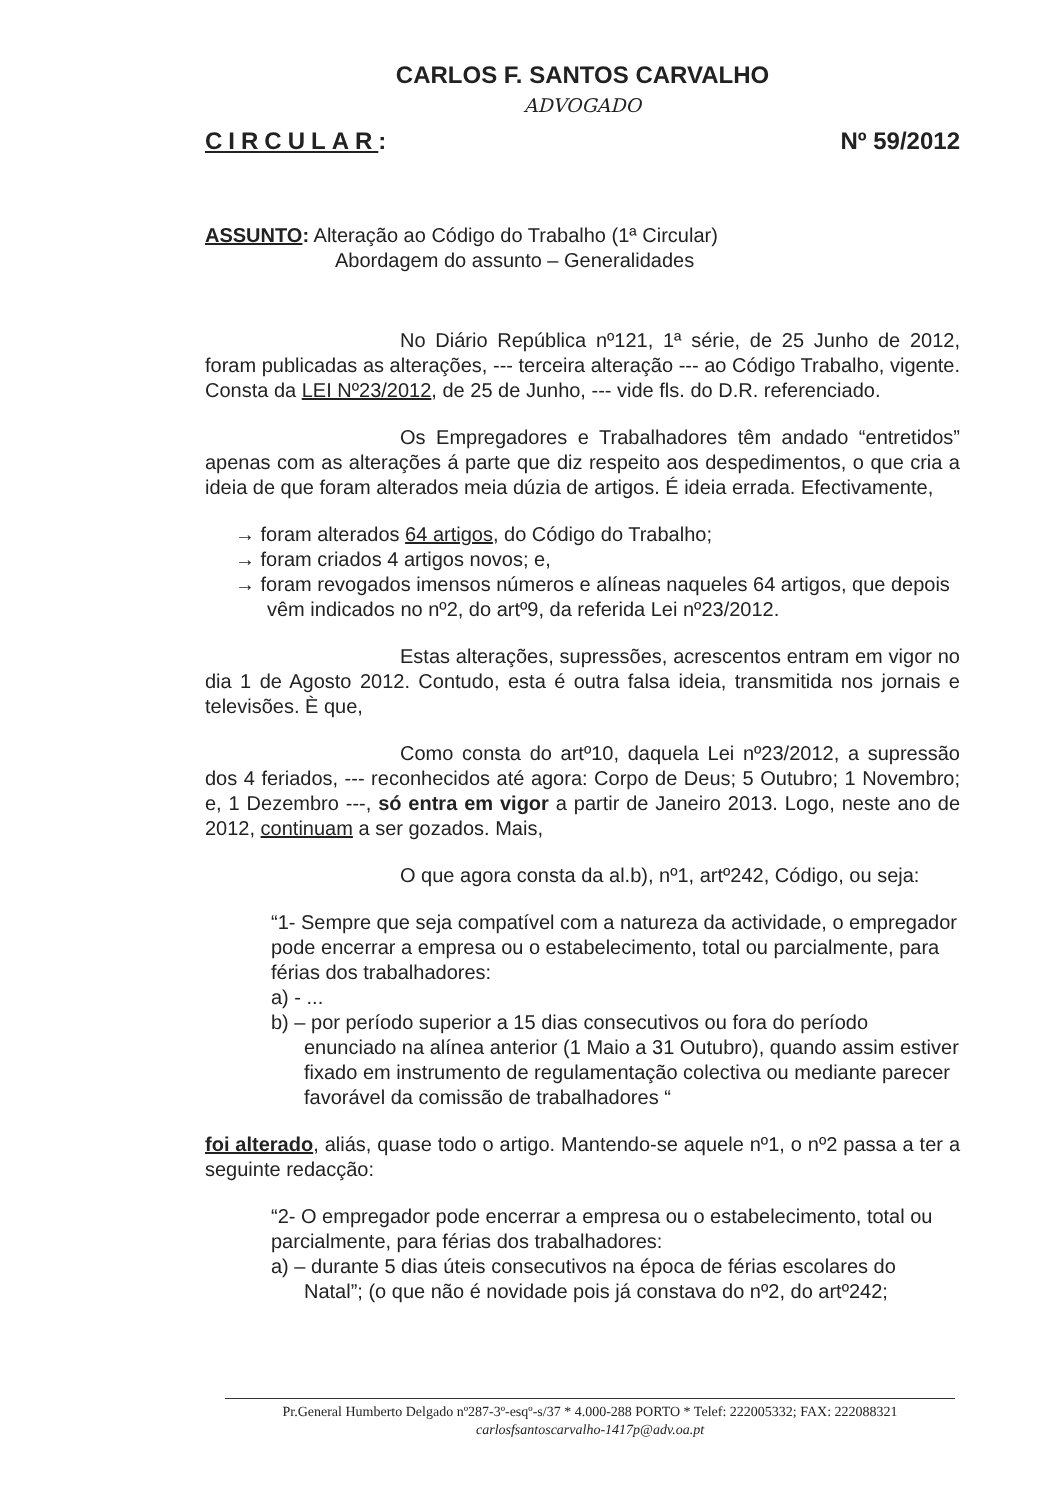CARLOS F. SANTOS CARVALHO
ADVOGADO
CIRCULAR: Nº 59/2012
ASSUNTO: Alteração ao Código do Trabalho (1ª Circular)
Abordagem do assunto – Generalidades
No Diário República nº121, 1ª série, de 25 Junho de 2012, foram publicadas as alterações, --- terceira alteração --- ao Código Trabalho, vigente. Consta da LEI Nº23/2012, de 25 de Junho, --- vide fls. do D.R. referenciado.
Os Empregadores e Trabalhadores têm andado “entretidos” apenas com as alterações á parte que diz respeito aos despedimentos, o que cria a ideia de que foram alterados meia dúzia de artigos. É ideia errada. Efectivamente,
→ foram alterados 64 artigos, do Código do Trabalho;
→ foram criados 4 artigos novos; e,
→ foram revogados imensos números e alíneas naqueles 64 artigos, que depois vêm indicados no nº2, do artº9, da referida Lei nº23/2012.
Estas alterações, supressões, acrescentos entram em vigor no dia 1 de Agosto 2012. Contudo, esta é outra falsa ideia, transmitida nos jornais e televisões. È que,
Como consta do artº10, daquela Lei nº23/2012, a supressão dos 4 feriados, --- reconhecidos até agora: Corpo de Deus; 5 Outubro; 1 Novembro; e, 1 Dezembro ---, só entra em vigor a partir de Janeiro 2013. Logo, neste ano de 2012, continuam a ser gozados. Mais,
O que agora consta da al.b), nº1, artº242, Código, ou seja:
“1- Sempre que seja compatível com a natureza da actividade, o empregador pode encerrar a empresa ou o estabelecimento, total ou parcialmente, para férias dos trabalhadores:
a) - ...
b) – por período superior a 15 dias consecutivos ou fora do período enunciado na alínea anterior (1 Maio a 31 Outubro), quando assim estiver fixado em instrumento de regulamentação colectiva ou mediante parecer favorável da comissão de trabalhadores “
foi alterado, aliás, quase todo o artigo. Mantendo-se aquele nº1, o nº2 passa a ter a seguinte redacção:
“2- O empregador pode encerrar a empresa ou o estabelecimento, total ou parcialmente, para férias dos trabalhadores:
a) – durante 5 dias úteis consecutivos na época de férias escolares do Natal”; (o que não é novidade pois já constava do nº2, do artº242;
Pr.General Humberto Delgado nº287-3º-esqº-s/37 * 4.000-288 PORTO * Telef: 222005332; FAX: 222088321
carlosfsantoscarvalho-1417p@adv.oa.pt